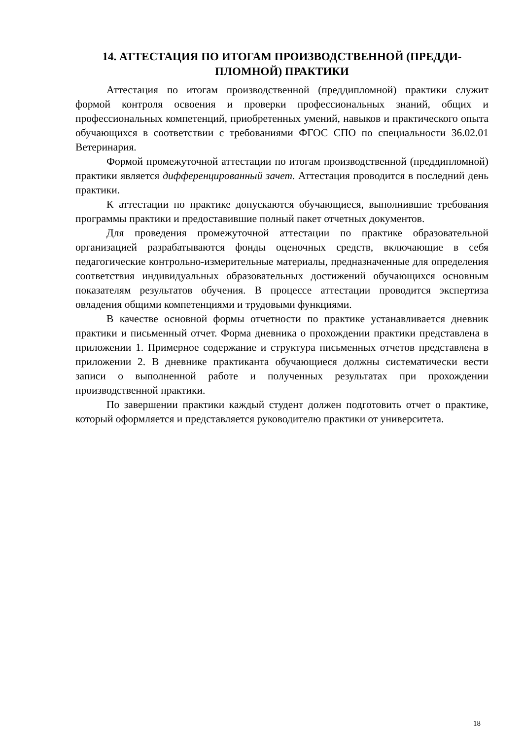14. АТТЕСТАЦИЯ ПО ИТОГАМ ПРОИЗВОДСТВЕННОЙ (ПРЕДДИ-
ПЛОМНОЙ) ПРАКТИКИ
Аттестация по итогам производственной (преддипломной) практики служит формой контроля освоения и проверки профессиональных знаний, общих и профессиональных компетенций, приобретенных умений, навыков и практического опыта обучающихся в соответствии с требованиями ФГОС СПО по специальности 36.02.01 Ветеринария.
Формой промежуточной аттестации по итогам производственной (преддипломной) практики является дифференцированный зачет. Аттестация проводится в последний день практики.
К аттестации по практике допускаются обучающиеся, выполнившие требования программы практики и предоставившие полный пакет отчетных документов.
Для проведения промежуточной аттестации по практике образовательной организацией разрабатываются фонды оценочных средств, включающие в себя педагогические контрольно-измерительные материалы, предназначенные для определения соответствия индивидуальных образовательных достижений обучающихся основным показателям результатов обучения. В процессе аттестации проводится экспертиза овладения общими компетенциями и трудовыми функциями.
В качестве основной формы отчетности по практике устанавливается дневник практики и письменный отчет. Форма дневника о прохождении практики представлена в приложении 1. Примерное содержание и структура письменных отчетов представлена в приложении 2. В дневнике практиканта обучающиеся должны систематически вести записи о выполненной работе и полученных результатах при прохождении производственной практики.
По завершении практики каждый студент должен подготовить отчет о практике, который оформляется и представляется руководителю практики от университета.
18